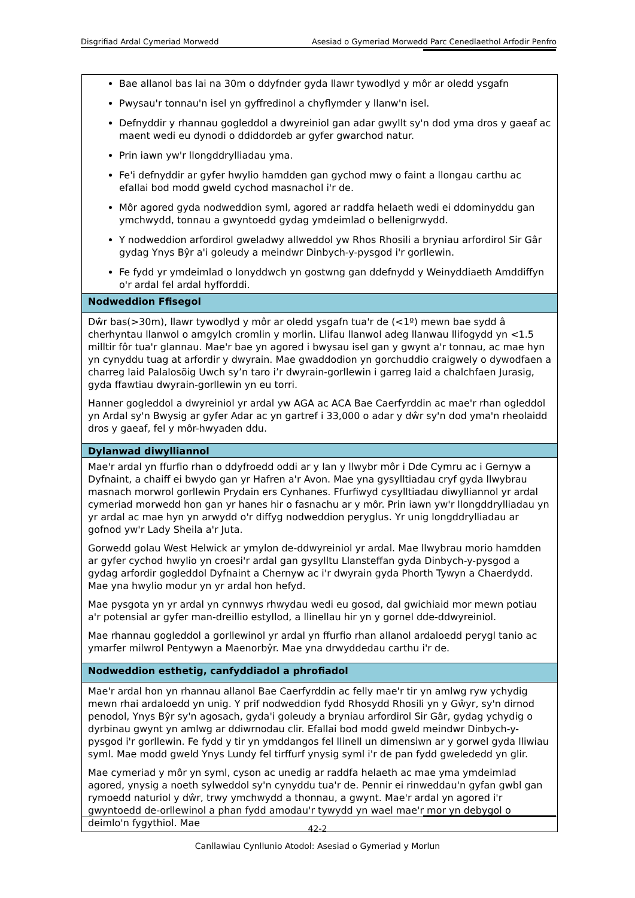Disgrifiad Ardal Cymeriad Morwedd Asesiad o Gymeriad Morwedd Parc Cenedlaethol Arfodir Penfro
| Bae allanol bas lai na 30m o ddyfnder gyda llawr tywodlyd y môr ar oledd ysgafn Pwysau'r tonnau'n isel yn gyffredinol a chyflymder y llanw'n isel. Defnyddir y rhannau gogleddol a dwyreiniol gan adar gwyllt sy'n dod yma dros y gaeaf ac maent wedi eu dynodi o ddiddordeb ar gyfer gwarchod natur. Prin iawn yw'r llongddrylliadau yma. Fe'i defnyddir ar gyfer hwylio hamdden gan gychod mwy o faint a llongau carthu ac efallai bod modd gweld cychod masnachol i'r de. Môr agored gyda nodweddion syml, agored ar raddfa helaeth wedi ei ddominyddu gan ymchwydd, tonnau a gwyntoedd gydag ymdeimlad o bellenigrwydd. Y nodweddion arfordirol gweladwy allweddol yw Rhos Rhosili a bryniau arfordirol Sir Gâr gydag Ynys Bŷr a'i goleudy a meindwr Dinbych-y-pysgod i'r gorllewin. Fe fydd yr ymdeimlad o lonyddwch yn gostwng gan ddefnydd y Weinyddiaeth Amddiffyn o'r ardal fel ardal hyfforddi. |
| Nodweddion Ffisegol |
| Dŵr bas(>30m), llawr tywodlyd y môr ar oledd ysgafn tua'r de (<1º) mewn bae sydd â cherhyntau llanwol o amgylch cromlin y morlin. Llifau llanwol adeg llanwau llifogydd yn <1.5 milltir fôr tua'r glannau. Mae'r bae yn agored i bwysau isel gan y gwynt a'r tonnau, ac mae hyn yn cynyddu tuag at arfordir y dwyrain. Mae gwaddodion yn gorchuddio craigwely o dywodfaen a charreg laid Palalosöig Uwch sy’n taro i’r dwyrain-gorllewin i garreg laid a chalchfaen Jurasig, gyda ffawtiau dwyrain-gorllewin yn eu torri. Hanner gogleddol a dwyreiniol yr ardal yw AGA ac ACA Bae Caerfyrddin ac mae'r rhan ogleddol yn Ardal sy'n Bwysig ar gyfer Adar ac yn gartref i 33,000 o adar y dŵr sy'n dod yma'n rheolaidd dros y gaeaf, fel y môr-hwyaden ddu. |
| Dylanwad diwylliannol |
| Mae'r ardal yn ffurfio rhan o ddyfroedd oddi ar y lan y llwybr môr i Dde Cymru ac i Gernyw a Dyfnaint, a chaiff ei bwydo gan yr Hafren a'r Avon. Mae yna gysylltiadau cryf gyda llwybrau masnach morwrol gorllewin Prydain ers Cynhanes. Ffurfiwyd cysylltiadau diwylliannol yr ardal cymeriad morwedd hon gan yr hanes hir o fasnachu ar y môr. Prin iawn yw'r llongddrylliadau yn yr ardal ac mae hyn yn arwydd o'r diffyg nodweddion peryglus. Yr unig longddrylliadau ar gofnod yw'r Lady Sheila a'r Juta. Gorwedd golau West Helwick ar ymylon de-ddwyreiniol yr ardal. Mae llwybrau morio hamdden ar gyfer cychod hwylio yn croesi'r ardal gan gysylltu Llansteffan gyda Dinbych-y-pysgod a gydag arfordir gogleddol Dyfnaint a Chernyw ac i'r dwyrain gyda Phorth Tywyn a Chaerdydd. Mae yna hwylio modur yn yr ardal hon hefyd. Mae pysgota yn yr ardal yn cynnwys rhwydau wedi eu gosod, dal gwichiaid mor mewn potiau a'r potensial ar gyfer man-dreillio estyllod, a llinellau hir yn y gornel dde-ddwyreiniol. Mae rhannau gogleddol a gorllewinol yr ardal yn ffurfio rhan allanol ardaloedd perygl tanio ac ymarfer milwrol Pentywyn a Maenorbŷr. Mae yna drwyddedau carthu i'r de. |
| Nodweddion esthetig, canfyddiadol a phrofiadol |
| Mae'r ardal hon yn rhannau allanol Bae Caerfyrddin ac felly mae'r tir yn amlwg ryw ychydig mewn rhai ardaloedd yn unig. Y prif nodweddion fydd Rhosydd Rhosili yn y Gŵyr, sy'n dirnod penodol, Ynys Bŷr sy'n agosach, gyda'i goleudy a bryniau arfordirol Sir Gâr, gydag ychydig o dyrbinau gwynt yn amlwg ar ddiwrnodau clir. Efallai bod modd gweld meindwr Dinbych-y-pysgod i'r gorllewin. Fe fydd y tir yn ymddangos fel llinell un dimensiwn ar y gorwel gyda lliwiau syml. Mae modd gweld Ynys Lundy fel tirffurf ynysig syml i'r de pan fydd gwelededd yn glir. Mae cymeriad y môr yn syml, cyson ac unedig ar raddfa helaeth ac mae yma ymdeimlad agored, ynysig a noeth sylweddol sy'n cynyddu tua'r de. Pennir ei rinweddau'n gyfan gwbl gan rymoedd naturiol y dŵr, trwy ymchwydd a thonnau, a gwynt. Mae'r ardal yn agored i'r gwyntoedd de-orllewinol a phan fydd amodau'r tywydd yn wael mae'r mor yn debygol o deimlo'n fygythiol. Mae |
42-2
Canllawiau Cynllunio Atodol: Asesiad o Gymeriad y Morlun